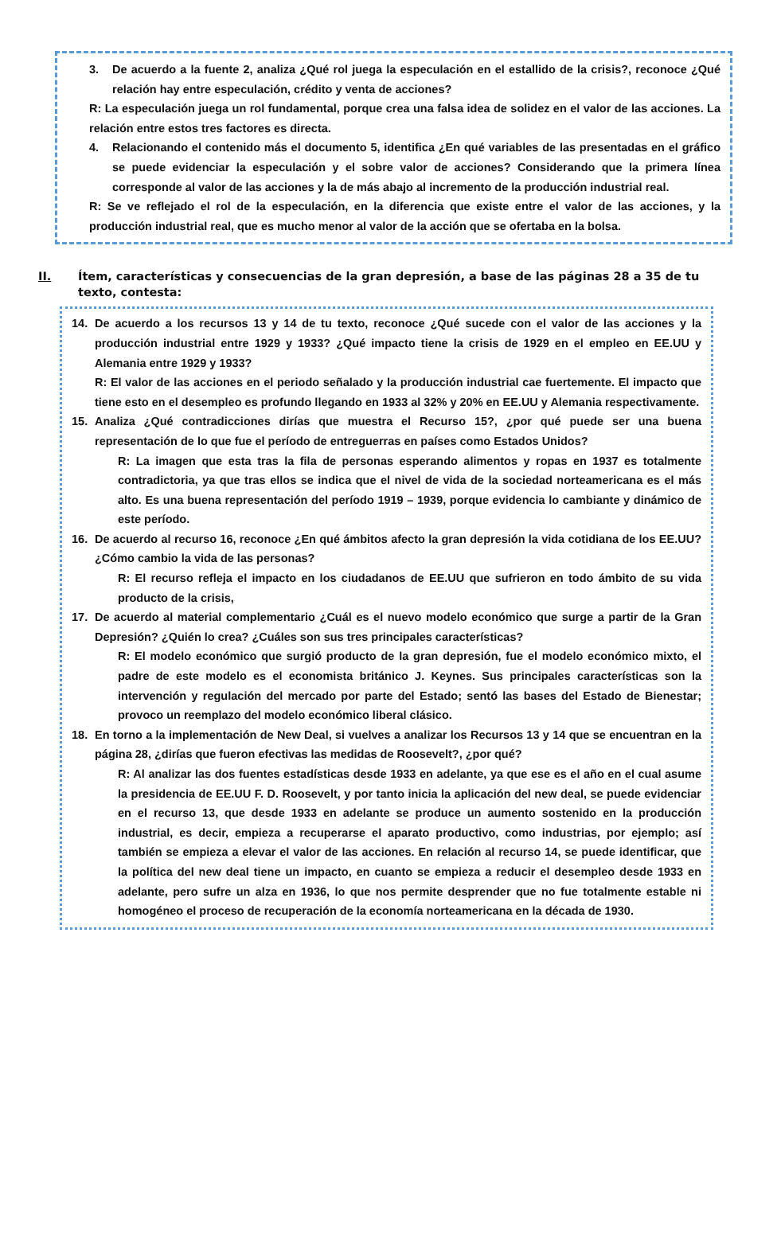3. De acuerdo a la fuente 2, analiza ¿Qué rol juega la especulación en el estallido de la crisis?, reconoce ¿Qué relación hay entre especulación, crédito y venta de acciones?
R: La especulación juega un rol fundamental, porque crea una falsa idea de solidez en el valor de las acciones. La relación entre estos tres factores es directa.
4. Relacionando el contenido más el documento 5, identifica ¿En qué variables de las presentadas en el gráfico se puede evidenciar la especulación y el sobre valor de acciones? Considerando que la primera línea corresponde al valor de las acciones y la de más abajo al incremento de la producción industrial real.
R: Se ve reflejado el rol de la especulación, en la diferencia que existe entre el valor de las acciones, y la producción industrial real, que es mucho menor al valor de la acción que se ofertaba en la bolsa.
II. Ítem, características y consecuencias de la gran depresión, a base de las páginas 28 a 35 de tu texto, contesta:
14. De acuerdo a los recursos 13 y 14 de tu texto, reconoce ¿Qué sucede con el valor de las acciones y la producción industrial entre 1929 y 1933? ¿Qué impacto tiene la crisis de 1929 en el empleo en EE.UU y Alemania entre 1929 y 1933?
R: El valor de las acciones en el periodo señalado y la producción industrial cae fuertemente. El impacto que tiene esto en el desempleo es profundo llegando en 1933 al 32% y 20% en EE.UU y Alemania respectivamente.
15. Analiza ¿Qué contradicciones dirías que muestra el Recurso 15?, ¿por qué puede ser una buena representación de lo que fue el período de entreguerras en países como Estados Unidos?
R: La imagen que esta tras la fila de personas esperando alimentos y ropas en 1937 es totalmente contradictoria, ya que tras ellos se indica que el nivel de vida de la sociedad norteamericana es el más alto. Es una buena representación del período 1919 – 1939, porque evidencia lo cambiante y dinámico de este período.
16. De acuerdo al recurso 16, reconoce ¿En qué ámbitos afecto la gran depresión la vida cotidiana de los EE.UU? ¿Cómo cambio la vida de las personas?
R: El recurso refleja el impacto en los ciudadanos de EE.UU que sufrieron en todo ámbito de su vida producto de la crisis,
17. De acuerdo al material complementario ¿Cuál es el nuevo modelo económico que surge a partir de la Gran Depresión? ¿Quién lo crea? ¿Cuáles son sus tres principales características?
R: El modelo económico que surgió producto de la gran depresión, fue el modelo económico mixto, el padre de este modelo es el economista británico J. Keynes. Sus principales características son la intervención y regulación del mercado por parte del Estado; sentó las bases del Estado de Bienestar; provoco un reemplazo del modelo económico liberal clásico.
18. En torno a la implementación de New Deal, si vuelves a analizar los Recursos 13 y 14 que se encuentran en la página 28, ¿dirías que fueron efectivas las medidas de Roosevelt?, ¿por qué?
R: Al analizar las dos fuentes estadísticas desde 1933 en adelante, ya que ese es el año en el cual asume la presidencia de EE.UU F. D. Roosevelt, y por tanto inicia la aplicación del new deal, se puede evidenciar en el recurso 13, que desde 1933 en adelante se produce un aumento sostenido en la producción industrial, es decir, empieza a recuperarse el aparato productivo, como industrias, por ejemplo; así también se empieza a elevar el valor de las acciones. En relación al recurso 14, se puede identificar, que la política del new deal tiene un impacto, en cuanto se empieza a reducir el desempleo desde 1933 en adelante, pero sufre un alza en 1936, lo que nos permite desprender que no fue totalmente estable ni homogéneo el proceso de recuperación de la economía norteamericana en la década de 1930.